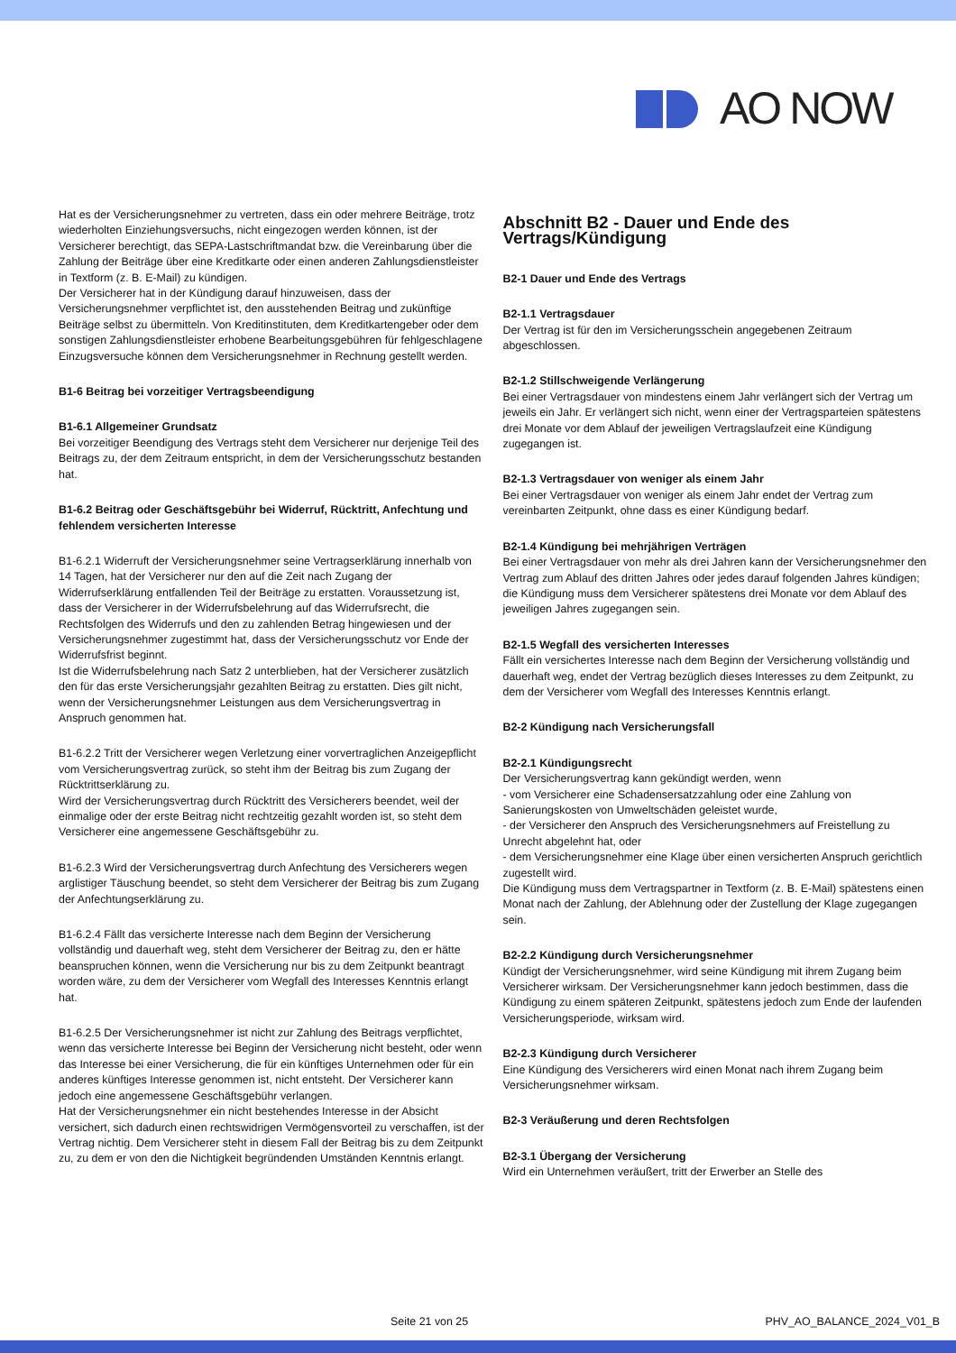AO NOW
Hat es der Versicherungsnehmer zu vertreten, dass ein oder mehrere Beiträge, trotz wiederholten Einziehungsversuchs, nicht eingezogen werden können, ist der Versicherer berechtigt, das SEPA-Lastschriftmandat bzw. die Vereinbarung über die Zahlung der Beiträge über eine Kreditkarte oder einen anderen Zahlungsdienstleister in Textform (z. B. E-Mail) zu kündigen.
Der Versicherer hat in der Kündigung darauf hinzuweisen, dass der Versicherungsnehmer verpflichtet ist, den ausstehenden Beitrag und zukünftige Beiträge selbst zu übermitteln. Von Kreditinstituten, dem Kreditkartengeber oder dem sonstigen Zahlungsdienstleister erhobene Bearbeitungsgebühren für fehlgeschlagene Einzugsversuche können dem Versicherungsnehmer in Rechnung gestellt werden.
B1-6 Beitrag bei vorzeitiger Vertragsbeendigung
B1-6.1 Allgemeiner Grundsatz
Bei vorzeitiger Beendigung des Vertrags steht dem Versicherer nur derjenige Teil des Beitrags zu, der dem Zeitraum entspricht, in dem der Versicherungsschutz bestanden hat.
B1-6.2 Beitrag oder Geschäftsgebühr bei Widerruf, Rücktritt, Anfechtung und fehlendem versicherten Interesse
B1-6.2.1 Widerruft der Versicherungsnehmer seine Vertragserklärung innerhalb von 14 Tagen, hat der Versicherer nur den auf die Zeit nach Zugang der Widerrufserklärung entfallenden Teil der Beiträge zu erstatten. Voraussetzung ist, dass der Versicherer in der Widerrufsbelehrung auf das Widerrufsrecht, die Rechtsfolgen des Widerrufs und den zu zahlenden Betrag hingewiesen und der Versicherungsnehmer zugestimmt hat, dass der Versicherungsschutz vor Ende der Widerrufsfrist beginnt.
Ist die Widerrufsbelehrung nach Satz 2 unterblieben, hat der Versicherer zusätzlich den für das erste Versicherungsjahr gezahlten Beitrag zu erstatten. Dies gilt nicht, wenn der Versicherungsnehmer Leistungen aus dem Versicherungsvertrag in Anspruch genommen hat.
B1-6.2.2 Tritt der Versicherer wegen Verletzung einer vorvertraglichen Anzeigepflicht vom Versicherungsvertrag zurück, so steht ihm der Beitrag bis zum Zugang der Rücktrittserklärung zu.
Wird der Versicherungsvertrag durch Rücktritt des Versicherers beendet, weil der einmalige oder der erste Beitrag nicht rechtzeitig gezahlt worden ist, so steht dem Versicherer eine angemessene Geschäftsgebühr zu.
B1-6.2.3 Wird der Versicherungsvertrag durch Anfechtung des Versicherers wegen arglistiger Täuschung beendet, so steht dem Versicherer der Beitrag bis zum Zugang der Anfechtungserklärung zu.
B1-6.2.4 Fällt das versicherte Interesse nach dem Beginn der Versicherung vollständig und dauerhaft weg, steht dem Versicherer der Beitrag zu, den er hätte beanspruchen können, wenn die Versicherung nur bis zu dem Zeitpunkt beantragt worden wäre, zu dem der Versicherer vom Wegfall des Interesses Kenntnis erlangt hat.
B1-6.2.5 Der Versicherungsnehmer ist nicht zur Zahlung des Beitrags verpflichtet, wenn das versicherte Interesse bei Beginn der Versicherung nicht besteht, oder wenn das Interesse bei einer Versicherung, die für ein künftiges Unternehmen oder für ein anderes künftiges Interesse genommen ist, nicht entsteht. Der Versicherer kann jedoch eine angemessene Geschäftsgebühr verlangen.
Hat der Versicherungsnehmer ein nicht bestehendes Interesse in der Absicht versichert, sich dadurch einen rechtswidrigen Vermögensvorteil zu verschaffen, ist der Vertrag nichtig. Dem Versicherer steht in diesem Fall der Beitrag bis zu dem Zeitpunkt zu, zu dem er von den die Nichtigkeit begründenden Umständen Kenntnis erlangt.
Abschnitt B2 - Dauer und Ende des Vertrags/Kündigung
B2-1 Dauer und Ende des Vertrags
B2-1.1 Vertragsdauer
Der Vertrag ist für den im Versicherungsschein angegebenen Zeitraum abgeschlossen.
B2-1.2 Stillschweigende Verlängerung
Bei einer Vertragsdauer von mindestens einem Jahr verlängert sich der Vertrag um jeweils ein Jahr. Er verlängert sich nicht, wenn einer der Vertragsparteien spätestens drei Monate vor dem Ablauf der jeweiligen Vertragslaufzeit eine Kündigung zugegangen ist.
B2-1.3 Vertragsdauer von weniger als einem Jahr
Bei einer Vertragsdauer von weniger als einem Jahr endet der Vertrag zum vereinbarten Zeitpunkt, ohne dass es einer Kündigung bedarf.
B2-1.4 Kündigung bei mehrjährigen Verträgen
Bei einer Vertragsdauer von mehr als drei Jahren kann der Versicherungsnehmer den Vertrag zum Ablauf des dritten Jahres oder jedes darauf folgenden Jahres kündigen; die Kündigung muss dem Versicherer spätestens drei Monate vor dem Ablauf des jeweiligen Jahres zugegangen sein.
B2-1.5 Wegfall des versicherten Interesses
Fällt ein versichertes Interesse nach dem Beginn der Versicherung vollständig und dauerhaft weg, endet der Vertrag bezüglich dieses Interesses zu dem Zeitpunkt, zu dem der Versicherer vom Wegfall des Interesses Kenntnis erlangt.
B2-2 Kündigung nach Versicherungsfall
B2-2.1 Kündigungsrecht
Der Versicherungsvertrag kann gekündigt werden, wenn
- vom Versicherer eine Schadensersatzzahlung oder eine Zahlung von Sanierungskosten von Umweltschäden geleistet wurde,
- der Versicherer den Anspruch des Versicherungsnehmers auf Freistellung zu Unrecht abgelehnt hat, oder
- dem Versicherungsnehmer eine Klage über einen versicherten Anspruch gerichtlich zugestellt wird.
Die Kündigung muss dem Vertragspartner in Textform (z. B. E-Mail) spätestens einen Monat nach der Zahlung, der Ablehnung oder der Zustellung der Klage zugegangen sein.
B2-2.2 Kündigung durch Versicherungsnehmer
Kündigt der Versicherungsnehmer, wird seine Kündigung mit ihrem Zugang beim Versicherer wirksam. Der Versicherungsnehmer kann jedoch bestimmen, dass die Kündigung zu einem späteren Zeitpunkt, spätestens jedoch zum Ende der laufenden Versicherungsperiode, wirksam wird.
B2-2.3 Kündigung durch Versicherer
Eine Kündigung des Versicherers wird einen Monat nach ihrem Zugang beim Versicherungsnehmer wirksam.
B2-3 Veräußerung und deren Rechtsfolgen
B2-3.1 Übergang der Versicherung
Wird ein Unternehmen veräußert, tritt der Erwerber an Stelle des
Seite 21 von 25 PHV_AO_BALANCE_2024_V01_B